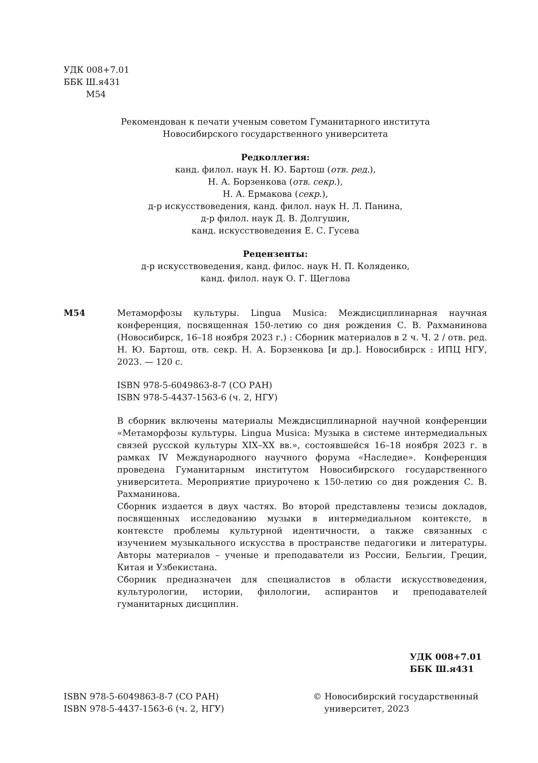УДК 008+7.01
ББК Ш.я431
М54
Рекомендован к печати ученым советом Гуманитарного института
Новосибирского государственного университета
Редколлегия:
канд. филол. наук Н. Ю. Бартош (отв. ред.),
Н. А. Борзенкова (отв. секр.),
Н. А. Ермакова (секр.),
д-р искусствоведения, канд. филол. наук Н. Л. Панина,
д-р филол. наук Д. В. Долгушин,
канд. искусствоведения Е. С. Гусева
Рецензенты:
д-р искусствоведения, канд. филос. наук Н. П. Коляденко,
канд. филол. наук О. Г. Щеглова
М54 Метаморфозы культуры. Lingua Musica: Междисциплинарная научная конференция, посвященная 150-летию со дня рождения С. В. Рахманинова (Новосибирск, 16–18 ноября 2023 г.) : Сборник материалов в 2 ч. Ч. 2 / отв. ред. Н. Ю. Бартош, отв. секр. Н. А. Борзенкова [и др.]. Новосибирск : ИПЦ НГУ, 2023. — 120 с.
ISBN 978-5-6049863-8-7 (СО РАН)
ISBN 978-5-4437-1563-6 (ч. 2, НГУ)
В сборник включены материалы Междисциплинарной научной конференции «Метаморфозы культуры. Lingua Musica: Музыка в системе интермедиальных связей русской культуры XIX–XX вв.», состоявшейся 16–18 ноября 2023 г. в рамках IV Международного научного форума «Наследие». Конференция проведена Гуманитарным институтом Новосибирского государственного университета. Мероприятие приурочено к 150-летию со дня рождения С. В. Рахманинова.
Сборник издается в двух частях. Во второй представлены тезисы докладов, посвященных исследованию музыки в интермедиальном контексте, в контексте проблемы культурной идентичности, а также связанных с изучением музыкального искусства в пространстве педагогики и литературы. Авторы материалов – ученые и преподаватели из России, Бельгии, Греции, Китая и Узбекистана.
Сборник предназначен для специалистов в области искусствоведения, культурологии, истории, филологии, аспирантов и преподавателей гуманитарных дисциплин.
УДК 008+7.01
ББК Ш.я431
ISBN 978-5-6049863-8-7 (СО РАН)
ISBN 978-5-4437-1563-6 (ч. 2, НГУ)
© Новосибирский государственный
университет, 2023